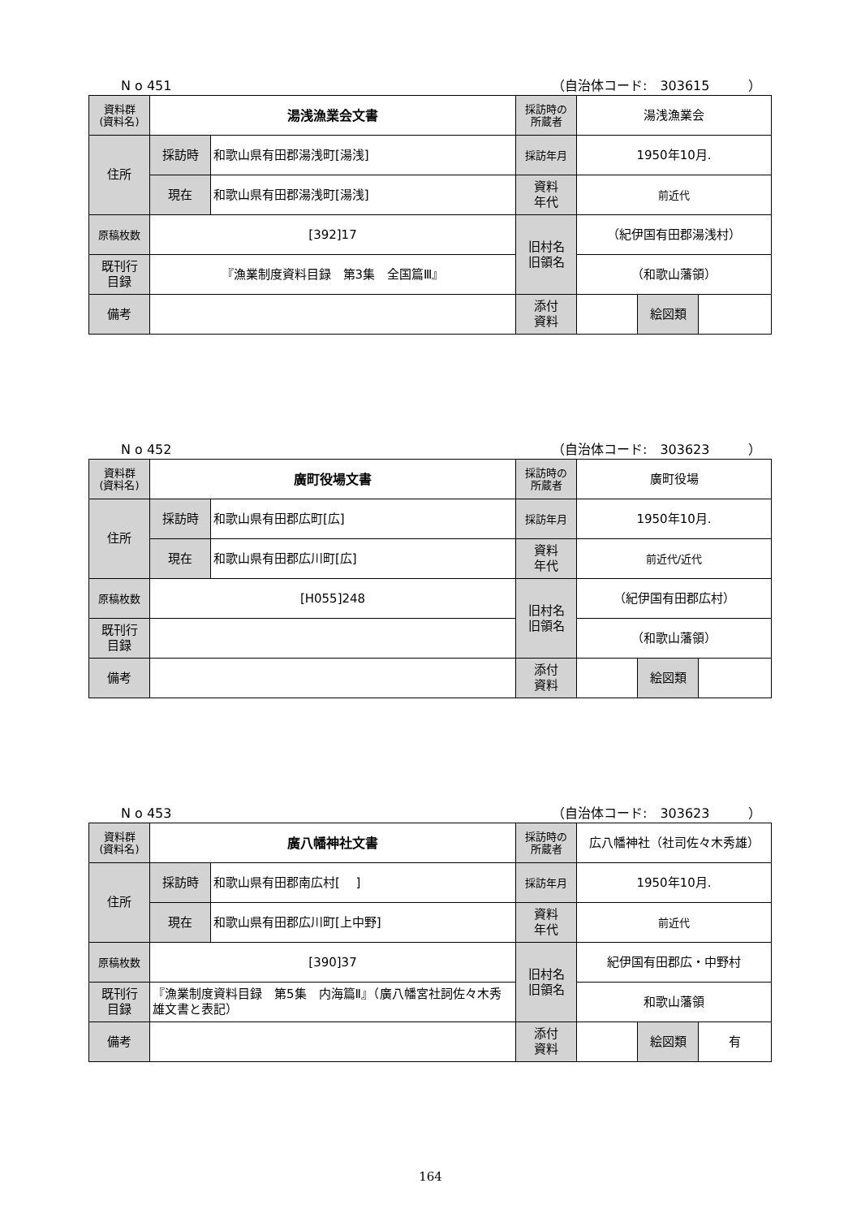N o 451 （自治体コード:　303615　　　）
| 資料群 (資料名) | 湯浅漁業会文書 | | 採訪時の 所蔵者 | 湯浅漁業会 | | |
| 住所 | 採訪時 | 和歌山県有田郡湯浅町[湯浅] | 採訪年月 | 1950年10月. | | |
| | 現在 | 和歌山県有田郡湯浅町[湯浅] | 資料 年代 | 前近代 | | |
| 原稿枚数 | [392]17 | | 旧村名 旧領名 | （紀伊国有田郡湯浅村） | | |
| 既刊行 目録 | 『漁業制度資料目録 第3集 全国篇Ⅲ』 | | | （和歌山藩領） | | |
| 備考 | | | | | | |
| | | | 添付 資料 | | 絵図類 | |
N o 452 （自治体コード:　303623　　　）
| 資料群 (資料名) | 廣町役場文書 | | 採訪時の 所蔵者 | 廣町役場 | | |
| 住所 | 採訪時 | 和歌山県有田郡広町[広] | 採訪年月 | 1950年10月. | | |
| | 現在 | 和歌山県有田郡広川町[広] | 資料 年代 | 前近代/近代 | | |
| 原稿枚数 | [H055]248 | | 旧村名 旧領名 | （紀伊国有田郡広村） | | |
| 既刊行 目録 | | | | （和歌山藩領） | | |
| 備考 | | | | | | |
| | | | 添付 資料 | | 絵図類 | |
N o 453 （自治体コード:　303623　　　）
| 資料群 (資料名) | 廣八幡神社文書 | | 採訪時の 所蔵者 | 広八幡神社（社司佐々木秀雄） | | |
| 住所 | 採訪時 | 和歌山県有田郡南広村[ ] | 採訪年月 | 1950年10月. | | |
| | 現在 | 和歌山県有田郡広川町[上中野] | 資料 年代 | 前近代 | | |
| 原稿枚数 | [390]37 | | 旧村名 旧領名 | 紀伊国有田郡広・中野村 | | |
| 既刊行 目録 | 『漁業制度資料目録 第5集 内海篇Ⅱ』（廣八幡宮社詞佐々木秀雄文書と表記） | | | 和歌山藩領 | | |
| 備考 | | | | | | |
| | | | 添付 資料 | | 絵図類 | 有 |
164